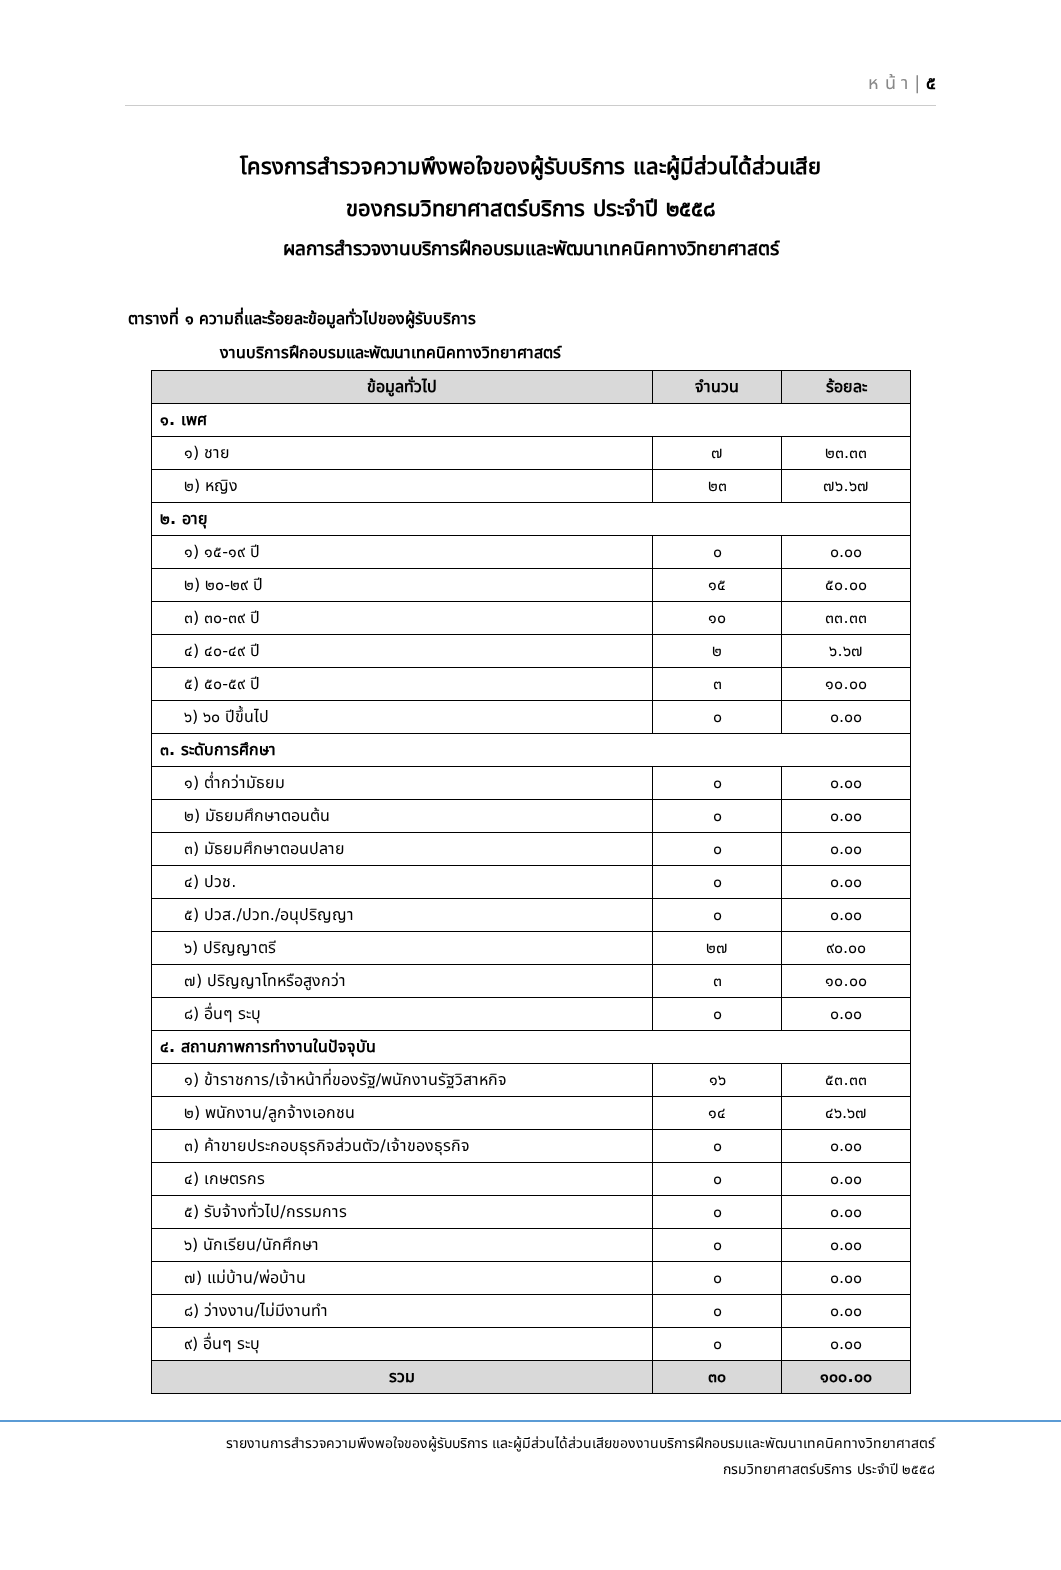ห น้ า | ๕
โครงการสำรวจความพึงพอใจของผู้รับบริการ และผู้มีส่วนได้ส่วนเสีย
ของกรมวิทยาศาสตร์บริการ ประจำปี ๒๕๕๘
ผลการสำรวจงานบริการฝึกอบรมและพัฒนาเทคนิคทางวิทยาศาสตร์
ตารางที่ ๑ ความถี่และร้อยละข้อมูลทั่วไปของผู้รับบริการ
งานบริการฝึกอบรมและพัฒนาเทคนิคทางวิทยาศาสตร์
| ข้อมูลทั่วไป | จำนวน | ร้อยละ |
| --- | --- | --- |
| ๑. เพศ | | |
| ๑) ชาย | ๗ | ๒๓.๓๓ |
| ๒) หญิง | ๒๓ | ๗๖.๖๗ |
| ๒. อายุ | | |
| ๑) ๑๕-๑๙ ปี | ๐ | ๐.๐๐ |
| ๒) ๒๐-๒๙ ปี | ๑๕ | ๕๐.๐๐ |
| ๓) ๓๐-๓๙ ปี | ๑๐ | ๓๓.๓๓ |
| ๔) ๔๐-๔๙ ปี | ๒ | ๖.๖๗ |
| ๕) ๕๐-๕๙ ปี | ๓ | ๑๐.๐๐ |
| ๖) ๖๐ ปีขึ้นไป | ๐ | ๐.๐๐ |
| ๓. ระดับการศึกษา | | |
| ๑) ต่ำกว่ามัธยม | ๐ | ๐.๐๐ |
| ๒) มัธยมศึกษาตอนต้น | ๐ | ๐.๐๐ |
| ๓) มัธยมศึกษาตอนปลาย | ๐ | ๐.๐๐ |
| ๔) ปวช. | ๐ | ๐.๐๐ |
| ๕) ปวส./ปวท./อนุปริญญา | ๐ | ๐.๐๐ |
| ๖) ปริญญาตรี | ๒๗ | ๙๐.๐๐ |
| ๗) ปริญญาโทหรือสูงกว่า | ๓ | ๑๐.๐๐ |
| ๘) อื่นๆ ระบุ | ๐ | ๐.๐๐ |
| ๔. สถานภาพการทำงานในปัจจุบัน | | |
| ๑) ข้าราชการ/เจ้าหน้าที่ของรัฐ/พนักงานรัฐวิสาหกิจ | ๑๖ | ๕๓.๓๓ |
| ๒) พนักงาน/ลูกจ้างเอกชน | ๑๔ | ๔๖.๖๗ |
| ๓) ค้าขายประกอบธุรกิจส่วนตัว/เจ้าของธุรกิจ | ๐ | ๐.๐๐ |
| ๔) เกษตรกร | ๐ | ๐.๐๐ |
| ๕) รับจ้างทั่วไป/กรรมการ | ๐ | ๐.๐๐ |
| ๖) นักเรียน/นักศึกษา | ๐ | ๐.๐๐ |
| ๗) แม่บ้าน/พ่อบ้าน | ๐ | ๐.๐๐ |
| ๘) ว่างงาน/ไม่มีงานทำ | ๐ | ๐.๐๐ |
| ๙) อื่นๆ ระบุ | ๐ | ๐.๐๐ |
| รวม | ๓๐ | ๑๐๐.๐๐ |
รายงานการสำรวจความพึงพอใจของผู้รับบริการ และผู้มีส่วนได้ส่วนเสียของงานบริการฝึกอบรมและพัฒนาเทคนิคทางวิทยาศาสตร์
กรมวิทยาศาสตร์บริการ ประจำปี ๒๕๕๘